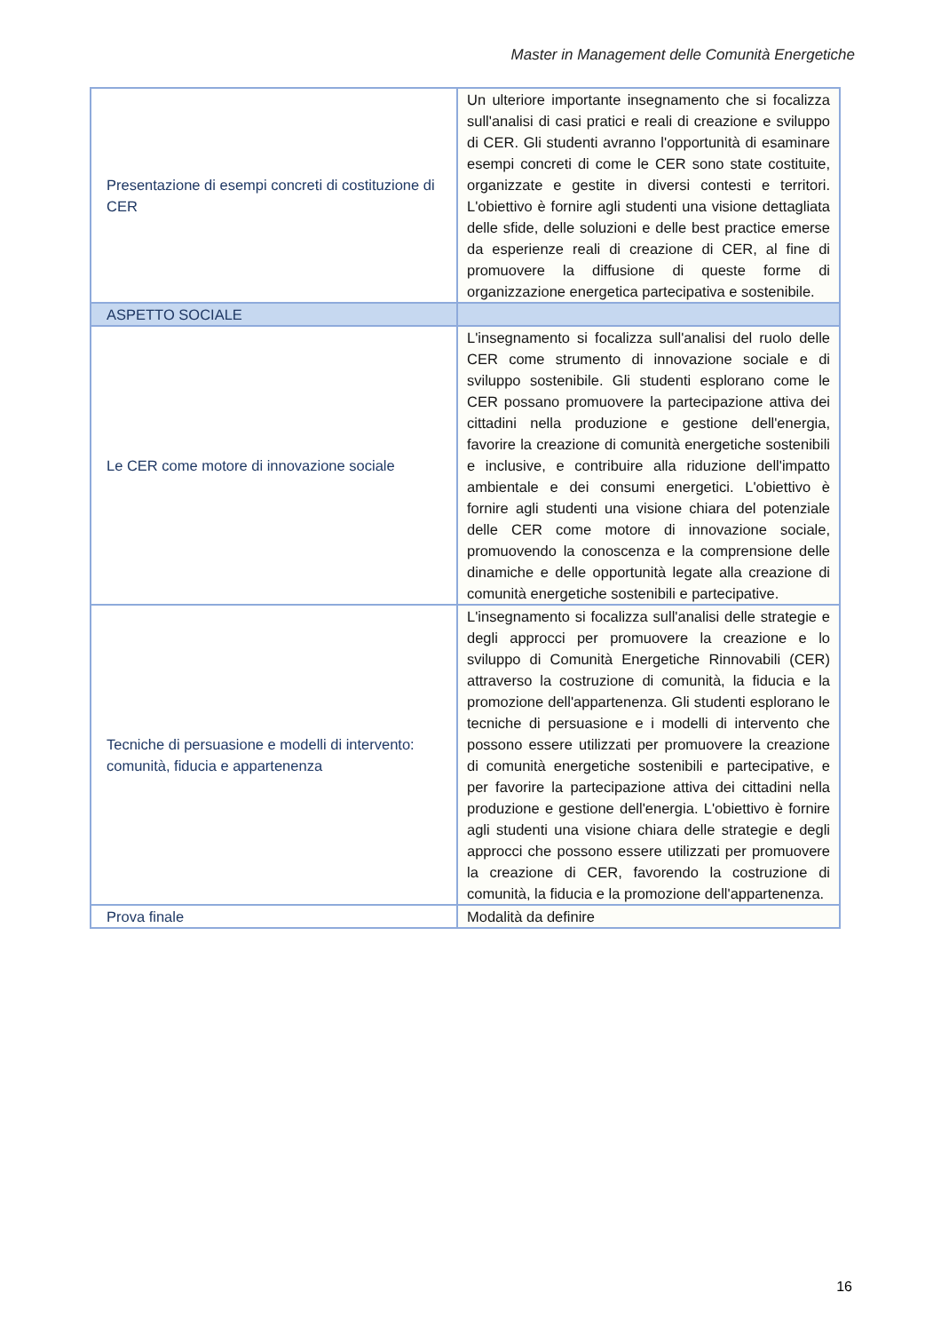Master in Management delle Comunità Energetiche
| Presentazione di esempi concreti di costituzione di CER | Un ulteriore importante insegnamento che si focalizza sull'analisi di casi pratici e reali di creazione e sviluppo di CER. Gli studenti avranno l'opportunità di esaminare esempi concreti di come le CER sono state costituite, organizzate e gestite in diversi contesti e territori. L'obiettivo è fornire agli studenti una visione dettagliata delle sfide, delle soluzioni e delle best practice emerse da esperienze reali di creazione di CER, al fine di promuovere la diffusione di queste forme di organizzazione energetica partecipativa e sostenibile. |
| ASPETTO SOCIALE | |
| Le CER come motore di innovazione sociale | L'insegnamento si focalizza sull'analisi del ruolo delle CER come strumento di innovazione sociale e di sviluppo sostenibile. Gli studenti esplorano come le CER possano promuovere la partecipazione attiva dei cittadini nella produzione e gestione dell'energia, favorire la creazione di comunità energetiche sostenibili e inclusive, e contribuire alla riduzione dell'impatto ambientale e dei consumi energetici. L'obiettivo è fornire agli studenti una visione chiara del potenziale delle CER come motore di innovazione sociale, promuovendo la conoscenza e la comprensione delle dinamiche e delle opportunità legate alla creazione di comunità energetiche sostenibili e partecipative. |
| Tecniche di persuasione e modelli di intervento: comunità, fiducia e appartenenza | L'insegnamento si focalizza sull'analisi delle strategie e degli approcci per promuovere la creazione e lo sviluppo di Comunità Energetiche Rinnovabili (CER) attraverso la costruzione di comunità, la fiducia e la promozione dell'appartenenza. Gli studenti esplorano le tecniche di persuasione e i modelli di intervento che possono essere utilizzati per promuovere la creazione di comunità energetiche sostenibili e partecipative, e per favorire la partecipazione attiva dei cittadini nella produzione e gestione dell'energia. L'obiettivo è fornire agli studenti una visione chiara delle strategie e degli approcci che possono essere utilizzati per promuovere la creazione di CER, favorendo la costruzione di comunità, la fiducia e la promozione dell'appartenenza. |
| Prova finale | Modalità da definire |
16